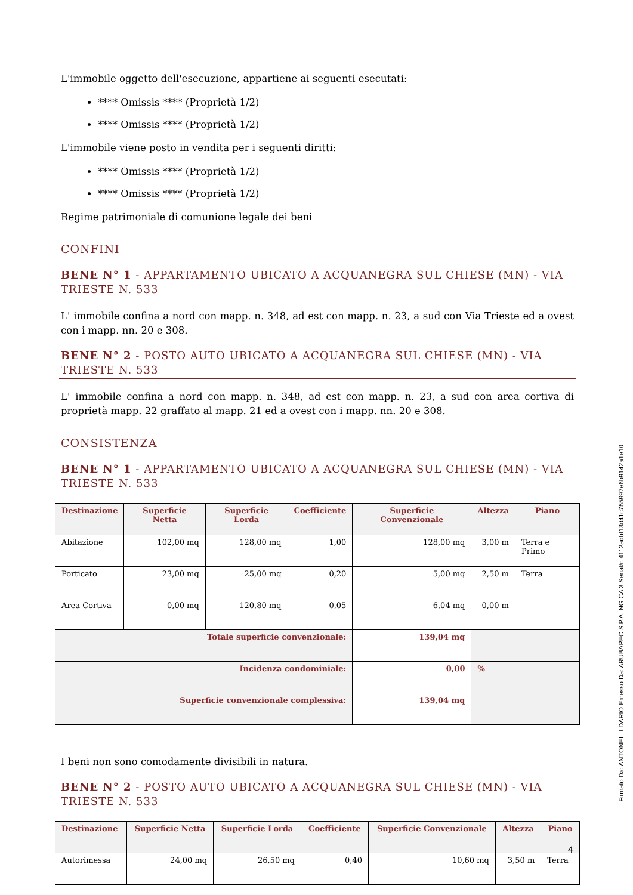L'immobile oggetto dell'esecuzione, appartiene ai seguenti esecutati:
**** Omissis **** (Proprietà 1/2)
**** Omissis **** (Proprietà 1/2)
L'immobile viene posto in vendita per i seguenti diritti:
**** Omissis **** (Proprietà 1/2)
**** Omissis **** (Proprietà 1/2)
Regime patrimoniale di comunione legale dei beni
CONFINI
BENE N° 1 - APPARTAMENTO UBICATO A ACQUANEGRA SUL CHIESE (MN) - VIA TRIESTE N. 533
L' immobile confina a nord con mapp. n. 348, ad est con mapp. n. 23, a sud con Via Trieste ed a ovest con i mapp. nn. 20 e 308.
BENE N° 2 - POSTO AUTO UBICATO A ACQUANEGRA SUL CHIESE (MN) - VIA TRIESTE N. 533
L' immobile confina a nord con mapp. n. 348, ad est con mapp. n. 23, a sud con area cortiva di proprietà mapp. 22 graffato al mapp. 21 ed a ovest con i mapp. nn. 20 e 308.
CONSISTENZA
BENE N° 1 - APPARTAMENTO UBICATO A ACQUANEGRA SUL CHIESE (MN) - VIA TRIESTE N. 533
| Destinazione | Superficie Netta | Superficie Lorda | Coefficiente | Superficie Convenzionale | Altezza | Piano |
| --- | --- | --- | --- | --- | --- | --- |
| Abitazione | 102,00 mq | 128,00 mq | 1,00 | 128,00 mq | 3,00 m | Terra e Primo |
| Porticato | 23,00 mq | 25,00 mq | 0,20 | 5,00 mq | 2,50 m | Terra |
| Area Cortiva | 0,00 mq | 120,80 mq | 0,05 | 6,04 mq | 0,00 m | |
| Totale superficie convenzionale: | | | | 139,04 mq | | |
| Incidenza condominiale: | | | | 0,00 | % | |
| Superficie convenzionale complessiva: | | | | 139,04 mq | | |
I beni non sono comodamente divisibili in natura.
BENE N° 2 - POSTO AUTO UBICATO A ACQUANEGRA SUL CHIESE (MN) - VIA TRIESTE N. 533
| Destinazione | Superficie Netta | Superficie Lorda | Coefficiente | Superficie Convenzionale | Altezza | Piano |
| --- | --- | --- | --- | --- | --- | --- |
| Autorimessa | 24,00 mq | 26,50 mq | 0,40 | 10,60 mq | 3,50 m | Terra |
4
Firmato Da: ANTONELLI DARIO Emesso Da: ARUBAPEC S.P.A. NG CA 3 Serial#: 4112adbf13d41c755997e6b9142a1e10